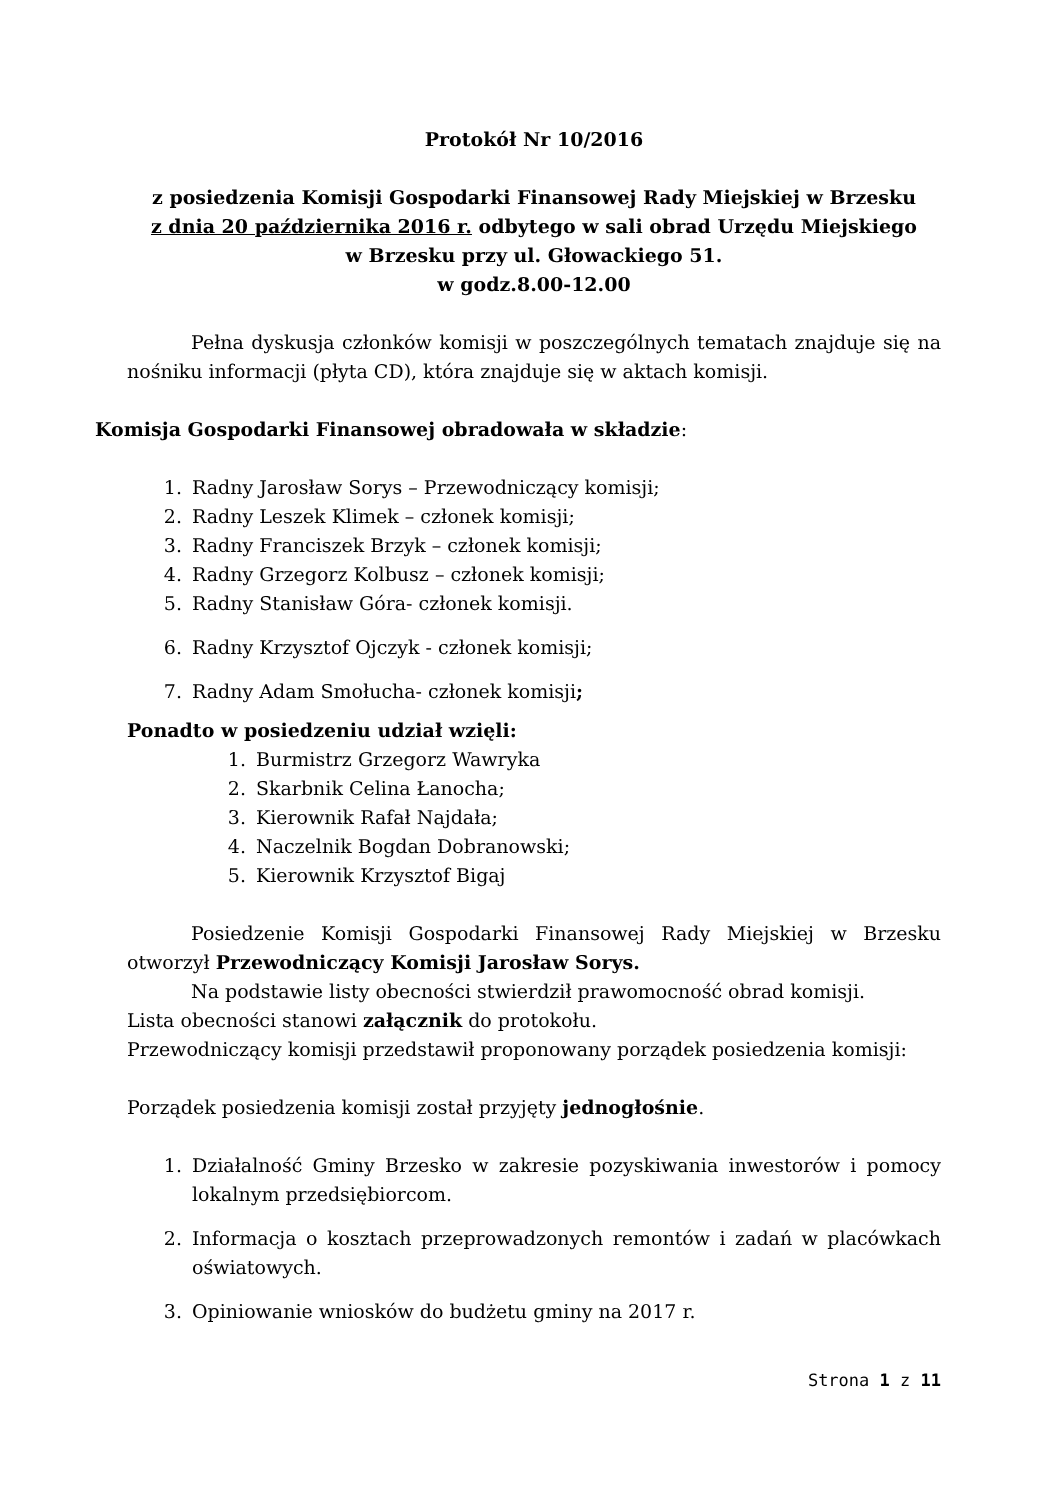Protokół Nr 10/2016
z posiedzenia Komisji Gospodarki Finansowej Rady Miejskiej w Brzesku
z dnia 20 października 2016 r. odbytego w sali obrad Urzędu Miejskiego
w Brzesku przy ul. Głowackiego 51.
w godz.8.00-12.00
Pełna dyskusja członków komisji w poszczególnych tematach znajduje się na nośniku informacji (płyta CD), która znajduje się w aktach komisji.
Komisja Gospodarki Finansowej obradowała w składzie:
1. Radny Jarosław Sorys – Przewodniczący komisji;
2. Radny Leszek Klimek – członek komisji;
3. Radny Franciszek Brzyk – członek komisji;
4. Radny Grzegorz Kolbusz – członek komisji;
5. Radny Stanisław Góra- członek komisji.
6. Radny Krzysztof Ojczyk - członek komisji;
7. Radny Adam Smołucha- członek komisji;
Ponadto w posiedzeniu udział wzięli:
1. Burmistrz Grzegorz Wawryka
2. Skarbnik Celina Łanocha;
3. Kierownik Rafał Najdała;
4. Naczelnik Bogdan Dobranowski;
5. Kierownik Krzysztof Bigaj
Posiedzenie Komisji Gospodarki Finansowej Rady Miejskiej w Brzesku otworzył Przewodniczący Komisji Jarosław Sorys.
Na podstawie listy obecności stwierdził prawomocność obrad komisji.
Lista obecności stanowi załącznik do protokołu.
Przewodniczący komisji przedstawił proponowany porządek posiedzenia komisji:
Porządek posiedzenia komisji został przyjęty jednogłośnie.
1. Działalność Gminy Brzesko w zakresie pozyskiwania inwestorów i pomocy lokalnym przedsiębiorcom.
2. Informacja o kosztach przeprowadzonych remontów i zadań w placówkach oświatowych.
3. Opiniowanie wniosków do budżetu gminy na 2017 r.
Strona 1 z 11